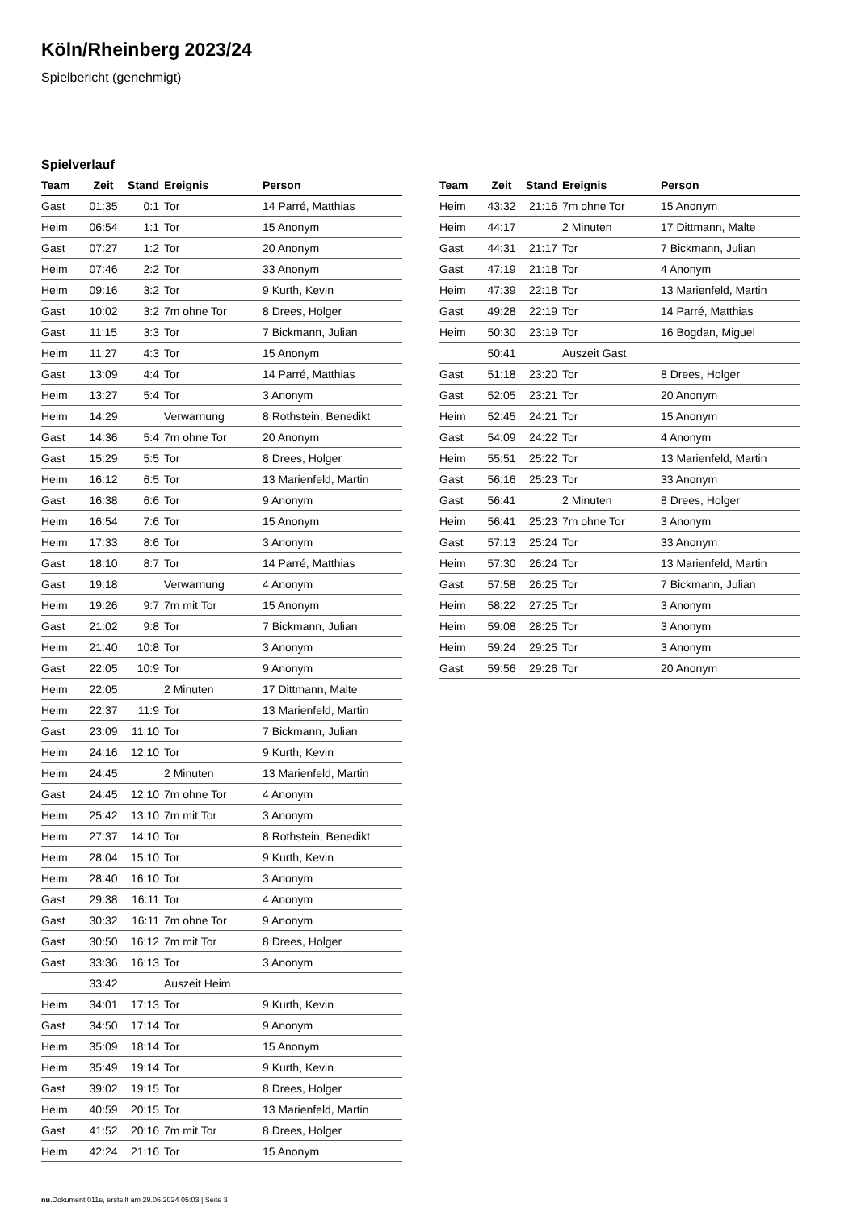Köln/Rheinberg 2023/24
Spielbericht (genehmigt)
Spielverlauf
| Team | Zeit | Stand | Ereignis | Person |
| --- | --- | --- | --- | --- |
| Gast | 01:35 | 0:1 | Tor | 14 Parré, Matthias |
| Heim | 06:54 | 1:1 | Tor | 15 Anonym |
| Gast | 07:27 | 1:2 | Tor | 20 Anonym |
| Heim | 07:46 | 2:2 | Tor | 33 Anonym |
| Heim | 09:16 | 3:2 | Tor | 9 Kurth, Kevin |
| Gast | 10:02 | 3:2 | 7m ohne Tor | 8 Drees, Holger |
| Gast | 11:15 | 3:3 | Tor | 7 Bickmann, Julian |
| Heim | 11:27 | 4:3 | Tor | 15 Anonym |
| Gast | 13:09 | 4:4 | Tor | 14 Parré, Matthias |
| Heim | 13:27 | 5:4 | Tor | 3 Anonym |
| Heim | 14:29 | | Verwarnung | 8 Rothstein, Benedikt |
| Gast | 14:36 | 5:4 | 7m ohne Tor | 20 Anonym |
| Gast | 15:29 | 5:5 | Tor | 8 Drees, Holger |
| Heim | 16:12 | 6:5 | Tor | 13 Marienfeld, Martin |
| Gast | 16:38 | 6:6 | Tor | 9 Anonym |
| Heim | 16:54 | 7:6 | Tor | 15 Anonym |
| Heim | 17:33 | 8:6 | Tor | 3 Anonym |
| Gast | 18:10 | 8:7 | Tor | 14 Parré, Matthias |
| Gast | 19:18 | | Verwarnung | 4 Anonym |
| Heim | 19:26 | 9:7 | 7m mit Tor | 15 Anonym |
| Gast | 21:02 | 9:8 | Tor | 7 Bickmann, Julian |
| Heim | 21:40 | 10:8 | Tor | 3 Anonym |
| Gast | 22:05 | 10:9 | Tor | 9 Anonym |
| Heim | 22:05 | | 2 Minuten | 17 Dittmann, Malte |
| Heim | 22:37 | 11:9 | Tor | 13 Marienfeld, Martin |
| Gast | 23:09 | 11:10 | Tor | 7 Bickmann, Julian |
| Heim | 24:16 | 12:10 | Tor | 9 Kurth, Kevin |
| Heim | 24:45 | | 2 Minuten | 13 Marienfeld, Martin |
| Gast | 24:45 | 12:10 | 7m ohne Tor | 4 Anonym |
| Heim | 25:42 | 13:10 | 7m mit Tor | 3 Anonym |
| Heim | 27:37 | 14:10 | Tor | 8 Rothstein, Benedikt |
| Heim | 28:04 | 15:10 | Tor | 9 Kurth, Kevin |
| Heim | 28:40 | 16:10 | Tor | 3 Anonym |
| Gast | 29:38 | 16:11 | Tor | 4 Anonym |
| Gast | 30:32 | 16:11 | 7m ohne Tor | 9 Anonym |
| Gast | 30:50 | 16:12 | 7m mit Tor | 8 Drees, Holger |
| Gast | 33:36 | 16:13 | Tor | 3 Anonym |
| | 33:42 | | Auszeit Heim | |
| Heim | 34:01 | 17:13 | Tor | 9 Kurth, Kevin |
| Gast | 34:50 | 17:14 | Tor | 9 Anonym |
| Heim | 35:09 | 18:14 | Tor | 15 Anonym |
| Heim | 35:49 | 19:14 | Tor | 9 Kurth, Kevin |
| Gast | 39:02 | 19:15 | Tor | 8 Drees, Holger |
| Heim | 40:59 | 20:15 | Tor | 13 Marienfeld, Martin |
| Gast | 41:52 | 20:16 | 7m mit Tor | 8 Drees, Holger |
| Heim | 42:24 | 21:16 | Tor | 15 Anonym |
| Team | Zeit | Stand | Ereignis | Person |
| --- | --- | --- | --- | --- |
| Heim | 43:32 | 21:16 | 7m ohne Tor | 15 Anonym |
| Heim | 44:17 | | 2 Minuten | 17 Dittmann, Malte |
| Gast | 44:31 | 21:17 | Tor | 7 Bickmann, Julian |
| Gast | 47:19 | 21:18 | Tor | 4 Anonym |
| Heim | 47:39 | 22:18 | Tor | 13 Marienfeld, Martin |
| Gast | 49:28 | 22:19 | Tor | 14 Parré, Matthias |
| Heim | 50:30 | 23:19 | Tor | 16 Bogdan, Miguel |
| | 50:41 | | Auszeit Gast | |
| Gast | 51:18 | 23:20 | Tor | 8 Drees, Holger |
| Gast | 52:05 | 23:21 | Tor | 20 Anonym |
| Heim | 52:45 | 24:21 | Tor | 15 Anonym |
| Gast | 54:09 | 24:22 | Tor | 4 Anonym |
| Heim | 55:51 | 25:22 | Tor | 13 Marienfeld, Martin |
| Gast | 56:16 | 25:23 | Tor | 33 Anonym |
| Gast | 56:41 | | 2 Minuten | 8 Drees, Holger |
| Heim | 56:41 | 25:23 | 7m ohne Tor | 3 Anonym |
| Gast | 57:13 | 25:24 | Tor | 33 Anonym |
| Heim | 57:30 | 26:24 | Tor | 13 Marienfeld, Martin |
| Gast | 57:58 | 26:25 | Tor | 7 Bickmann, Julian |
| Heim | 58:22 | 27:25 | Tor | 3 Anonym |
| Heim | 59:08 | 28:25 | Tor | 3 Anonym |
| Heim | 59:24 | 29:25 | Tor | 3 Anonym |
| Gast | 59:56 | 29:26 | Tor | 20 Anonym |
nu.Dokument 011e, erstellt am 29.06.2024 05:03 | Seite 3